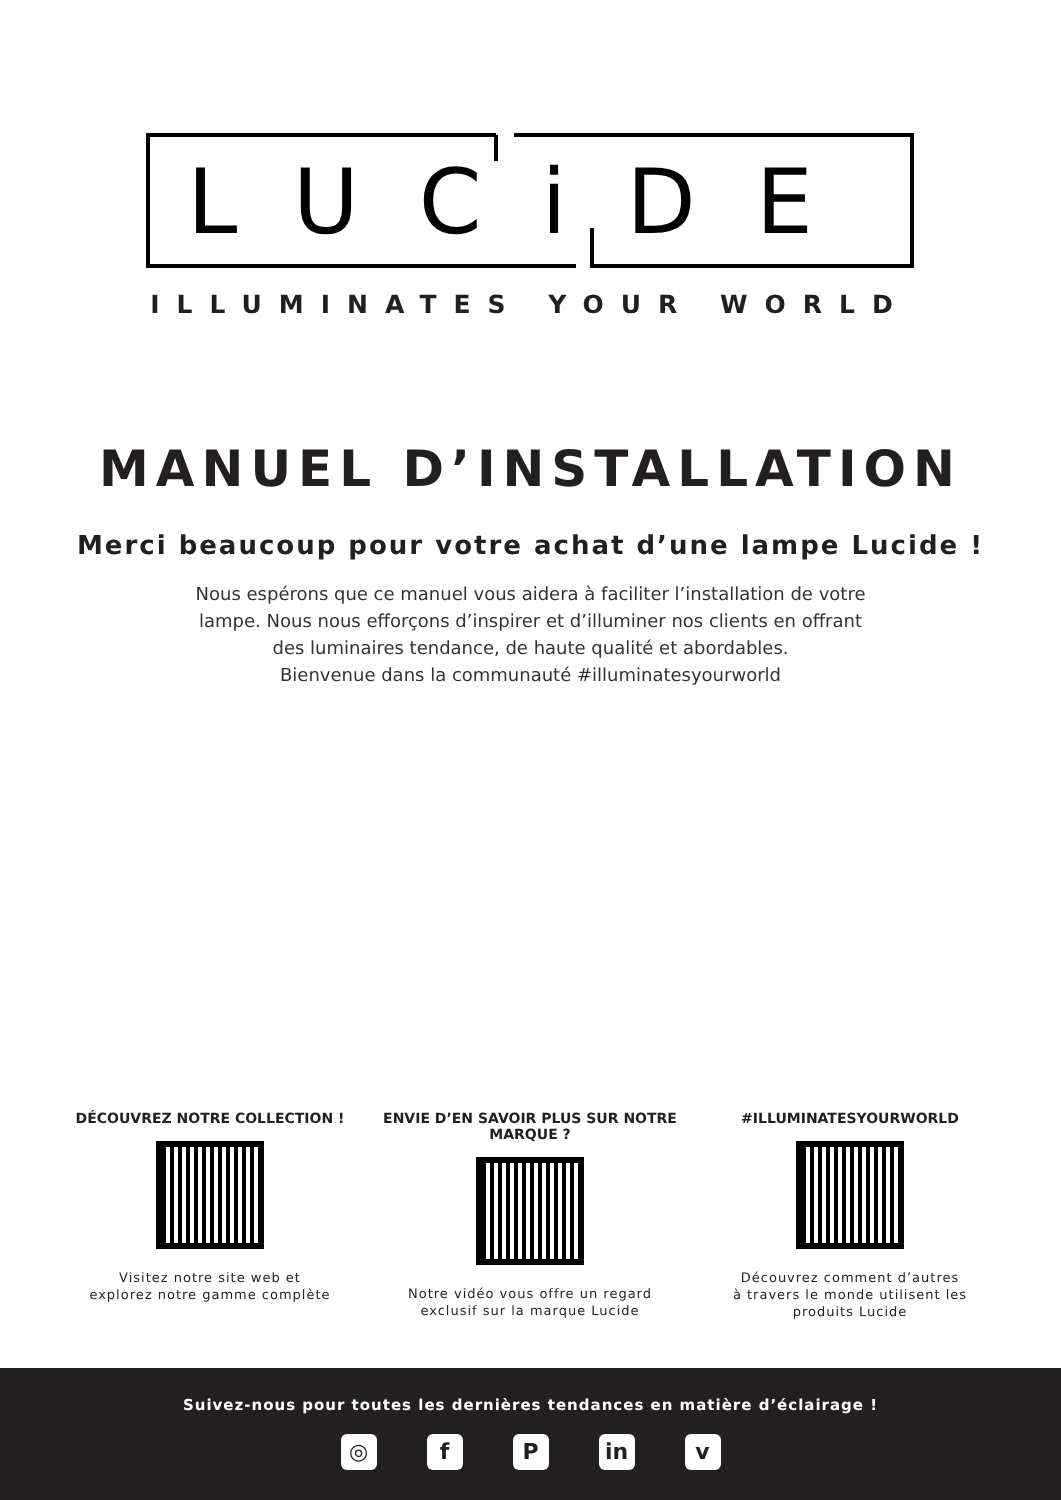LUCiDE
ILLUMINATES YOUR WORLD
MANUEL D’INSTALLATION
Merci beaucoup pour votre achat d’une lampe Lucide !
Nous espérons que ce manuel vous aidera à faciliter l’installation de votre
lampe. Nous nous efforçons d’inspirer et d’illuminer nos clients en offrant
des luminaires tendance, de haute qualité et abordables.
Bienvenue dans la communauté #illuminatesyourworld
DÉCOUVREZ NOTRE COLLECTION !
Visitez notre site web et
explorez notre gamme complète
ENVIE D’EN SAVOIR PLUS SUR NOTRE MARQUE ?
Notre vidéo vous offre un regard
exclusif sur la marque Lucide
#ILLUMINATESYOURWORLD
Découvrez comment d’autres
à travers le monde utilisent les
produits Lucide
Suivez-nous pour toutes les dernières tendances en matière d’éclairage !
◎ f P in v